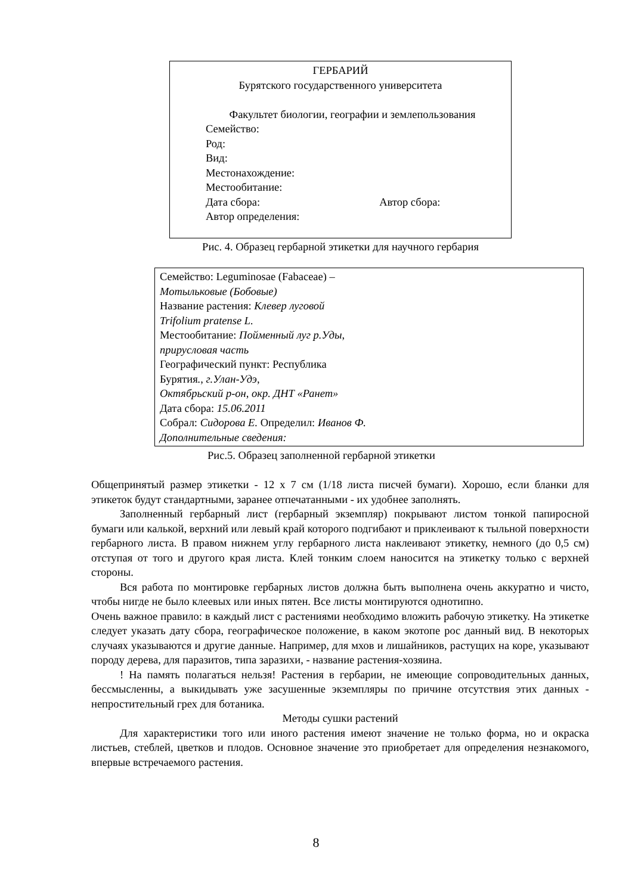ГЕРБАРИЙ
Бурятского государственного университета
Факультет биологии, географии и землепользования
Семейство:
Род:
Вид:
Местонахождение:
Местообитание:
Дата сбора: Автор сбора:
Автор определения:
Рис. 4. Образец гербарной этикетки для научного гербария
Семейство: Leguminosae (Fabaceae) –
Мотыльковые (Бобовые)
Название растения: Клевер луговой
Trifolium pratense L.
Местообитание: Пойменный луг р.Уды,
прирусловая часть
Географический пункт: Республика
Бурятия., г.Улан-Удэ,
Октябрьский р-он, окр. ДНТ «Ранет»
Дата сбора: 15.06.2011
Собрал: Сидорова Е. Определил: Иванов Ф.
Дополнительные сведения:
Рис.5. Образец заполненной гербарной этикетки
Общепринятый размер этикетки - 12 х 7 см (1/18 листа писчей бумаги). Хорошо, если бланки для этикеток будут стандартными, заранее отпечатанными - их удобнее заполнять.
Заполненный гербарный лист (гербарный экземпляр) покрывают листом тонкой папиросной бумаги или калькой, верхний или левый край которого подгибают и приклеивают к тыльной поверхности гербарного листа. В правом нижнем углу гербарного листа наклеивают этикетку, немного (до 0,5 см) отступая от того и другого края листа. Клей тонким слоем наносится на этикетку только с верхней стороны.
Вся работа по монтировке гербарных листов должна быть выполнена очень аккуратно и чисто, чтобы нигде не было клеевых или иных пятен. Все листы монтируются однотипно.
Очень важное правило: в каждый лист с растениями необходимо вложить рабочую этикетку. На этикетке следует указать дату сбора, географическое положение, в каком экотопе рос данный вид. В некоторых случаях указываются и другие данные. Например, для мхов и лишайников, растущих на коре, указывают породу дерева, для паразитов, типа заразихи, - название растения-хозяина.
! На память полагаться нельзя! Растения в гербарии, не имеющие сопроводительных данных, бессмысленны, а выкидывать уже засушенные экземпляры по причине отсутствия этих данных - непростительный грех для ботаника.
Методы сушки растений
Для характеристики того или иного растения имеют значение не только форма, но и окраска листьев, стеблей, цветков и плодов. Основное значение это приобретает для определения незнакомого, впервые встречаемого растения.
8